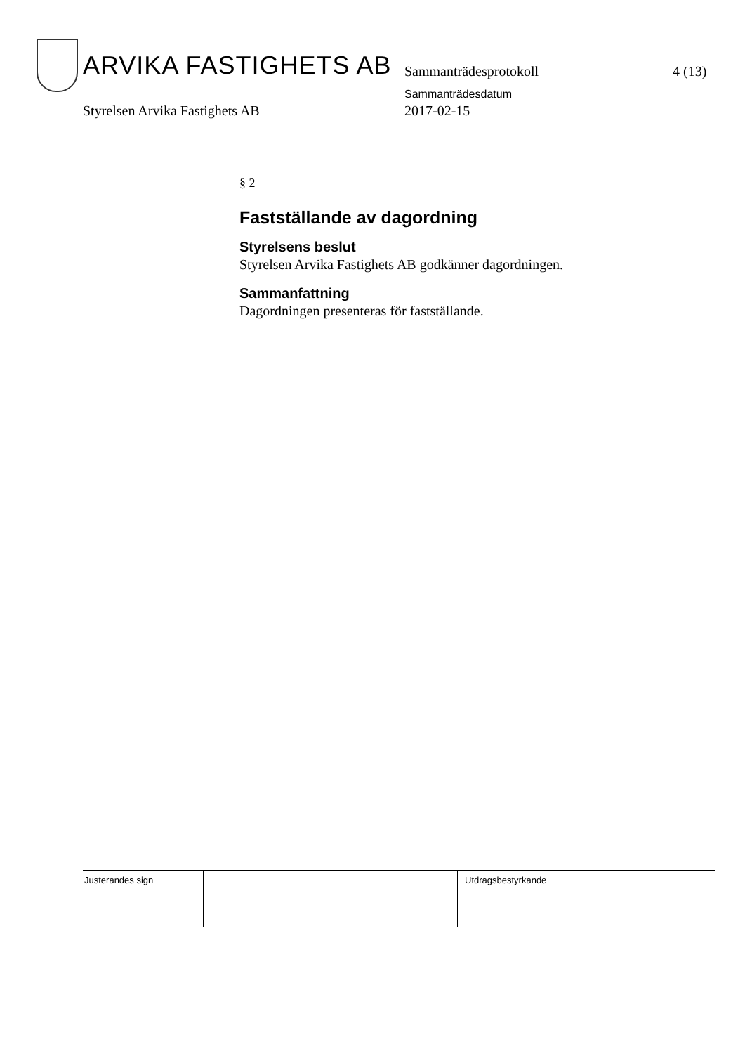ARVIKA FASTIGHETS AB Sammanträdesprotokoll 4 (13)
Sammanträdesdatum
Styrelsen Arvika Fastighets AB 2017-02-15
§ 2
Fastställande av dagordning
Styrelsens beslut
Styrelsen Arvika Fastighets AB godkänner dagordningen.
Sammanfattning
Dagordningen presenteras för fastställande.
Justerandes sign Utdragsbestyrkande